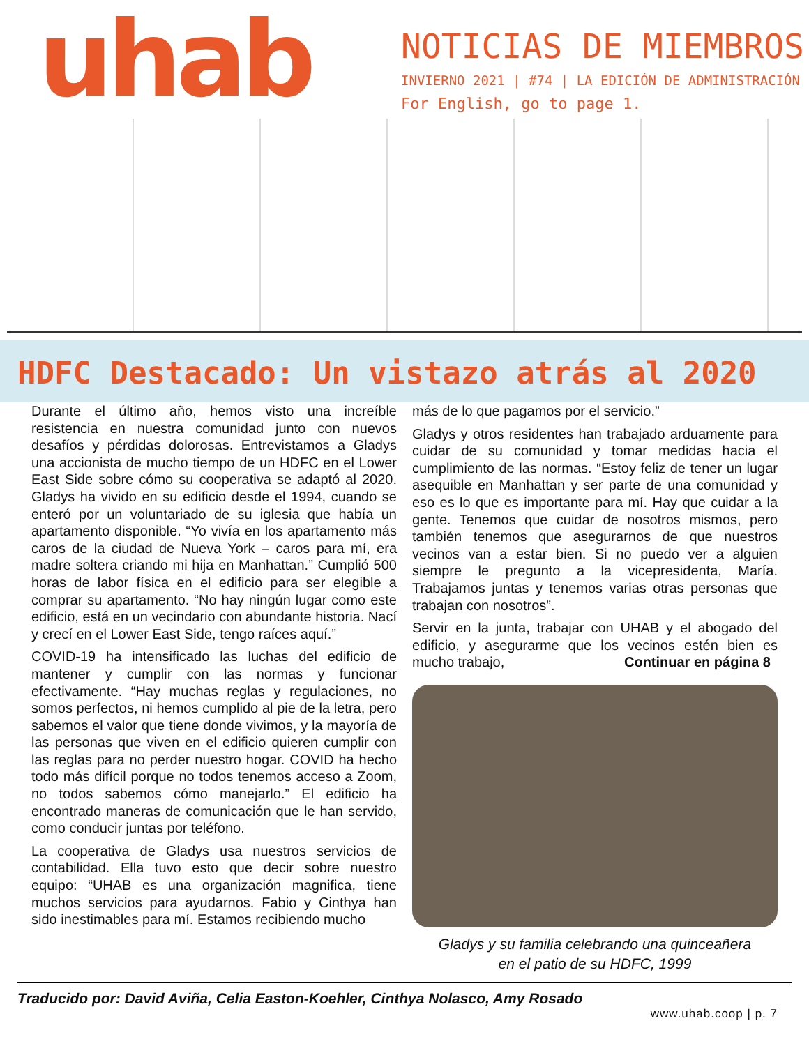uhab
NOTICIAS DE MIEMBROS
INVIERNO 2021 | #74 | LA EDICIÓN DE ADMINISTRACIÓN
For English, go to page 1.
HDFC Destacado: Un vistazo atrás al 2020
Durante el último año, hemos visto una increíble resistencia en nuestra comunidad junto con nuevos desafíos y pérdidas dolorosas. Entrevistamos a Gladys una accionista de mucho tiempo de un HDFC en el Lower East Side sobre cómo su cooperativa se adaptó al 2020. Gladys ha vivido en su edificio desde el 1994, cuando se enteró por un voluntariado de su iglesia que había un apartamento disponible. “Yo vivía en los apartamento más caros de la ciudad de Nueva York – caros para mí, era madre soltera criando mi hija en Manhattan.” Cumplió 500 horas de labor física en el edificio para ser elegible a comprar su apartamento. “No hay ningún lugar como este edificio, está en un vecindario con abundante historia. Nací y crecí en el Lower East Side, tengo raíces aquí.”
COVID-19 ha intensificado las luchas del edificio de mantener y cumplir con las normas y funcionar efectivamente. “Hay muchas reglas y regulaciones, no somos perfectos, ni hemos cumplido al pie de la letra, pero sabemos el valor que tiene donde vivimos, y la mayoría de las personas que viven en el edificio quieren cumplir con las reglas para no perder nuestro hogar. COVID ha hecho todo más difícil porque no todos tenemos acceso a Zoom, no todos sabemos cómo manejarlo.” El edificio ha encontrado maneras de comunicación que le han servido, como conducir juntas por teléfono.
La cooperativa de Gladys usa nuestros servicios de contabilidad. Ella tuvo esto que decir sobre nuestro equipo: “UHAB es una organización magnifica, tiene muchos servicios para ayudarnos. Fabio y Cinthya han sido inestimables para mí. Estamos recibiendo mucho
más de lo que pagamos por el servicio.”
Gladys y otros residentes han trabajado arduamente para cuidar de su comunidad y tomar medidas hacia el cumplimiento de las normas. “Estoy feliz de tener un lugar asequible en Manhattan y ser parte de una comunidad y eso es lo que es importante para mí. Hay que cuidar a la gente. Tenemos que cuidar de nosotros mismos, pero también tenemos que asegurarnos de que nuestros vecinos van a estar bien. Si no puedo ver a alguien siempre le pregunto a la vicepresidenta, María. Trabajamos juntas y tenemos varias otras personas que trabajan con nosotros”.
Servir en la junta, trabajar con UHAB y el abogado del edificio, y asegurarme que los vecinos estén bien es mucho trabajo, Continuar en página 8
Gladys y su familia celebrando una quinceañera
en el patio de su HDFC, 1999
Traducido por: David Aviña, Celia Easton-Koehler, Cinthya Nolasco, Amy Rosado
www.uhab.coop | p. 7